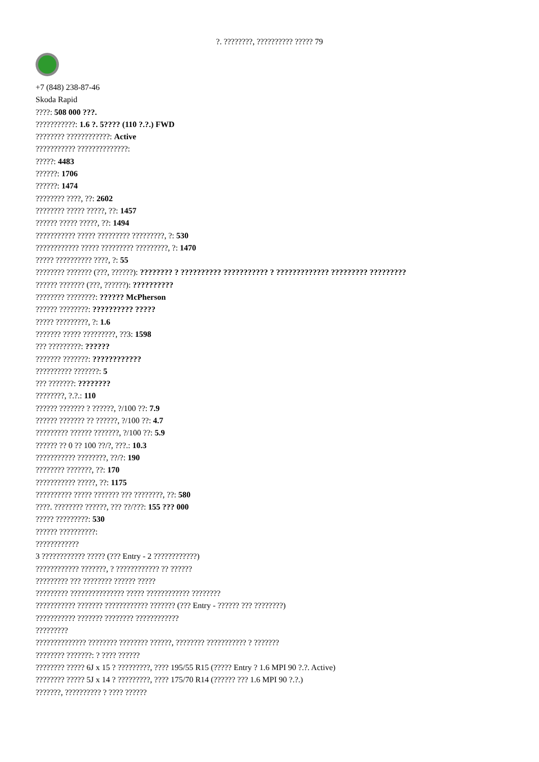?. ????????, ?????????? ????? 79
+7 (848) 238-87-46
Skoda Rapid
????: 508 000 ???.
???????????: 1.6 ?. 5???? (110 ?.?.) FWD
???????? ????????????: Active
??????????? ??????????????:
?????: 4483
??????: 1706
??????: 1474
???????? ????, ??: 2602
???????? ????? ?????, ??: 1457
?????? ????? ?????, ??: 1494
??????????? ????? ????????? ?????????, ?: 530
???????????? ????? ????????? ?????????, ?: 1470
????? ?????????? ????, ?: 55
???????? ??????? (???, ??????): ???????? ? ?????????? ??????????? ? ????????????? ????????? ?????????
?????? ??????? (???, ??????): ??????????
???????? ????????: ?????? McPherson
?????? ????????: ?????????? ?????
????? ?????????, ?: 1.6
??????? ????? ?????????, ??3: 1598
??? ?????????: ??????
??????? ???????: ????????????
?????????? ???????: 5
??? ???????: ????????
????????, ?.?.: 110
?????? ??????? ? ??????, ?/100 ??: 7.9
?????? ??????? ?? ??????, ?/100 ??: 4.7
????????? ?????? ???????, ?/100 ??: 5.9
?????? ?? 0 ?? 100 ??/?, ???.: 10.3
??????????? ????????, ??/?: 190
???????? ???????, ??: 170
??????????? ?????, ??: 1175
?????????? ????? ??????? ??? ????????, ??: 580
????. ???????? ??????, ??? ??/???: 155 ??? 000
????? ?????????: 530
?????? ??????????:
????????????
3 ???????????? ????? (??? Entry - 2 ????????????)
???????????? ???????, ? ???????????? ?? ??????
????????? ??? ???????? ?????? ?????
????????? ??????????????? ????? ???????????? ????????
??????????? ??????? ???????????? ??????? (??? Entry - ?????? ??? ????????)
??????????? ??????? ???????? ????????????
?????????
?????????????? ???????? ???????? ??????, ???????? ??????????? ? ???????
???????? ???????: ? ???? ??????
???????? ????? 6J x 15 ? ?????????, ???? 195/55 R15 (????? Entry ? 1.6 MPI 90 ?.?. Active)
???????? ????? 5J x 14 ? ?????????, ???? 175/70 R14 (?????? ??? 1.6 MPI 90 ?.?.)
???????, ?????????? ? ???? ??????